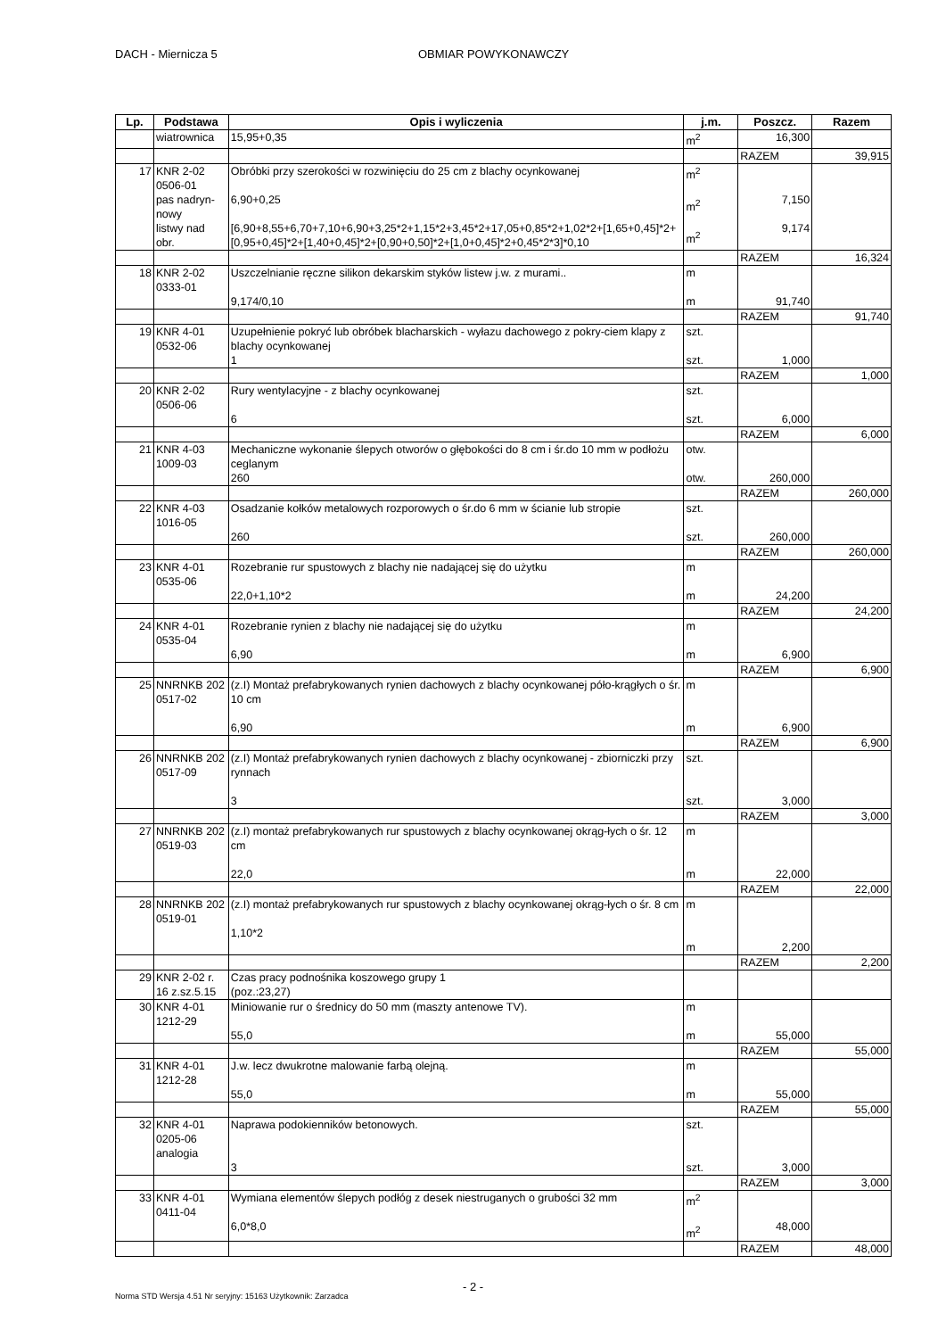DACH - Miernicza 5 OBMIAR POWYKONAWCZY
| Lp. | Podstawa | Opis i wyliczenia | j.m. | Poszcz. | Razem |
| --- | --- | --- | --- | --- | --- |
| | wiatrownica | 15,95+0,35 | m<sup>2</sup> | 16,300 | |
| | | | | RAZEM | 39,915 |
| 17 | KNR 2-02 0506-01 pas nadryn-nowy listwy nad obr. | Obróbki przy szerokości w rozwinięciu do 25 cm z blachy ocynkowanej 6,90+0,25 [6,90+8,55+6,70+7,10+6,90+3,25*2+1,15*2+3,45*2+17,05+0,85*2+1,02*2+[1,65+0,45]*2+[0,95+0,45]*2+[1,40+0,45]*2+[0,90+0,50]*2+[1,0+0,45]*2+0,45*2*3]*0,10 | m<sup>2</sup> m<sup>2</sup> m<sup>2</sup> | 7,150 9,174 | |
| | | | | RAZEM | 16,324 |
| 18 | KNR 2-02 0333-01 | Uszczelnianie ręczne silikon dekarskim styków listew j.w. z murami.. 9,174/0,10 | m m | 91,740 | |
| | | | | RAZEM | 91,740 |
| 19 | KNR 4-01 0532-06 | Uzupełnienie pokryć lub obróbek blacharskich - wyłazu dachowego z pokry-ciem klapy z blachy ocynkowanej 1 | szt. szt. | 1,000 | |
| | | | | RAZEM | 1,000 |
| 20 | KNR 2-02 0506-06 | Rury wentylacyjne - z blachy ocynkowanej 6 | szt. szt. | 6,000 | |
| | | | | RAZEM | 6,000 |
| 21 | KNR 4-03 1009-03 | Mechaniczne wykonanie ślepych otworów o głębokości do 8 cm i śr.do 10 mm w podłożu ceglanym 260 | otw. otw. | 260,000 | |
| | | | | RAZEM | 260,000 |
| 22 | KNR 4-03 1016-05 | Osadzanie kołków metalowych rozporowych o śr.do 6 mm w ścianie lub stropie 260 | szt. szt. | 260,000 | |
| | | | | RAZEM | 260,000 |
| 23 | KNR 4-01 0535-06 | Rozebranie rur spustowych z blachy nie nadającej się do użytku 22,0+1,10*2 | m m | 24,200 | |
| | | | | RAZEM | 24,200 |
| 24 | KNR 4-01 0535-04 | Rozebranie rynien z blachy nie nadającej się do użytku 6,90 | m m | 6,900 | |
| | | | | RAZEM | 6,900 |
| 25 | NNRNKB 202 0517-02 | (z.I) Montaż prefabrykowanych rynien dachowych z blachy ocynkowanej póło-krągłych o śr. 10 cm 6,90 | m m | 6,900 | |
| | | | | RAZEM | 6,900 |
| 26 | NNRNKB 202 0517-09 | (z.I) Montaż prefabrykowanych rynien dachowych z blachy ocynkowanej - zbiorniczki przy rynnach 3 | szt. szt. | 3,000 | |
| | | | | RAZEM | 3,000 |
| 27 | NNRNKB 202 0519-03 | (z.I) montaż prefabrykowanych rur spustowych z blachy ocynkowanej okrąg-łych o śr. 12 cm 22,0 | m m | 22,000 | |
| | | | | RAZEM | 22,000 |
| 28 | NNRNKB 202 0519-01 | (z.I) montaż prefabrykowanych rur spustowych z blachy ocynkowanej okrąg-łych o śr. 8 cm 1,10*2 | m m | 2,200 | |
| | | | | RAZEM | 2,200 |
| 29 | KNR 2-02 r. 16 z.sz.5.15 | Czas pracy podnośnika koszowego grupy 1 (poz.:23,27) | | | |
| 30 | KNR 4-01 1212-29 | Miniowanie rur o średnicy do 50 mm (maszty antenowe TV). 55,0 | m m | 55,000 | |
| | | | | RAZEM | 55,000 |
| 31 | KNR 4-01 1212-28 | J.w. lecz dwukrotne malowanie farbą olejną. 55,0 | m m | 55,000 | |
| | | | | RAZEM | 55,000 |
| 32 | KNR 4-01 0205-06 analogia | Naprawa podokienników betonowych. 3 | szt. szt. | 3,000 | |
| | | | | RAZEM | 3,000 |
| 33 | KNR 4-01 0411-04 | Wymiana elementów ślepych podłóg z desek niestruganych o grubości 32 mm 6,0*8,0 | m<sup>2</sup> m<sup>2</sup> | 48,000 | |
| | | | | RAZEM | 48,000 |
- 2 -
Norma STD Wersja 4.51 Nr seryjny: 15163 Użytkownik: Zarzadca